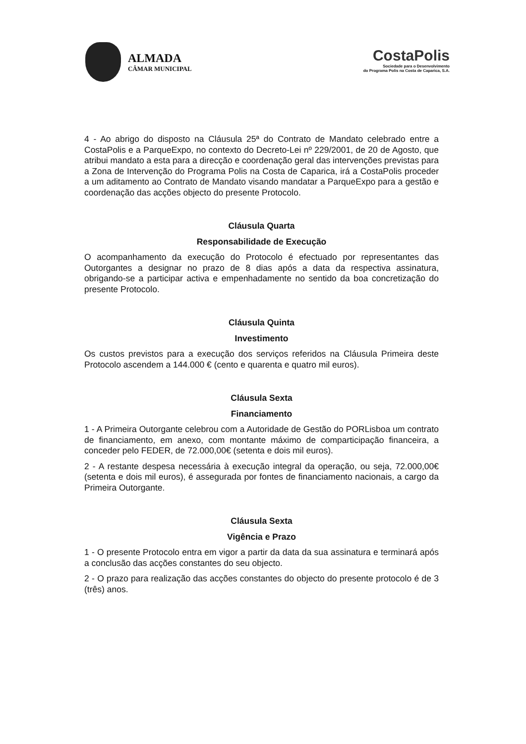ALMADA
CÂMAR MUNICIPAL
CostaPolis
Sociedade para o Desenvolvimento
do Programa Polis na Costa de Caparica, S.A.
4 - Ao abrigo do disposto na Cláusula 25ª do Contrato de Mandato celebrado entre a CostaPolis e a ParqueExpo, no contexto do Decreto-Lei nº 229/2001, de 20 de Agosto, que atribui mandato a esta para a direcção e coordenação geral das intervenções previstas para a Zona de Intervenção do Programa Polis na Costa de Caparica, irá a CostaPolis proceder a um aditamento ao Contrato de Mandato visando mandatar a ParqueExpo para a gestão e coordenação das acções objecto do presente Protocolo.
Cláusula Quarta
Responsabilidade de Execução
O acompanhamento da execução do Protocolo é efectuado por representantes das Outorgantes a designar no prazo de 8 dias após a data da respectiva assinatura, obrigando-se a participar activa e empenhadamente no sentido da boa concretização do presente Protocolo.
Cláusula Quinta
Investimento
Os custos previstos para a execução dos serviços referidos na Cláusula Primeira deste Protocolo ascendem a 144.000 € (cento e quarenta e quatro mil euros).
Cláusula Sexta
Financiamento
1 - A Primeira Outorgante celebrou com a Autoridade de Gestão do PORLisboa um contrato de financiamento, em anexo, com montante máximo de comparticipação financeira, a conceder pelo FEDER, de 72.000,00€ (setenta e dois mil euros).
2 - A restante despesa necessária à execução integral da operação, ou seja, 72.000,00€ (setenta e dois mil euros), é assegurada por fontes de financiamento nacionais, a cargo da Primeira Outorgante.
Cláusula Sexta
Vigência e Prazo
1 - O presente Protocolo entra em vigor a partir da data da sua assinatura e terminará após a conclusão das acções constantes do seu objecto.
2 - O prazo para realização das acções constantes do objecto do presente protocolo é de 3 (três) anos.